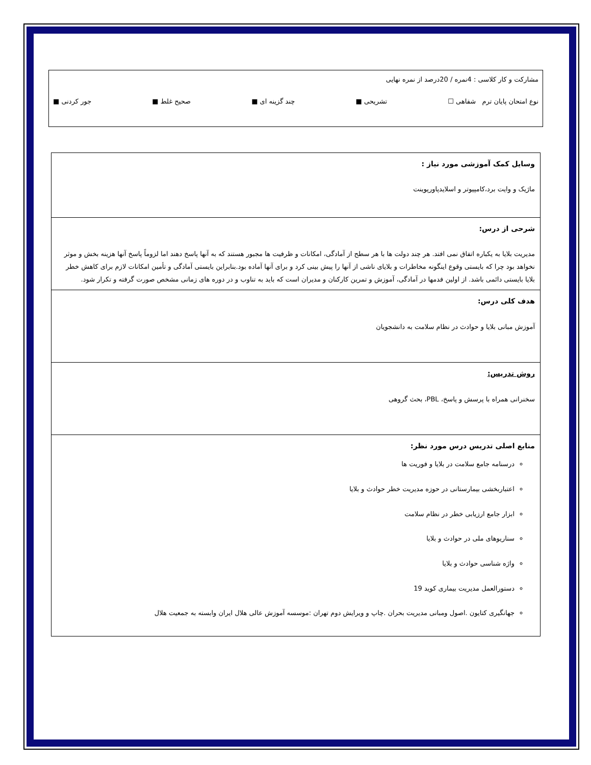مشارکت و کار کلاسی : 4نمره / 20درصد از نمره نهایی
نوع امتحان پایان ترم شفاهی ☐ تشریحی ■ چند گزینه ای ■ صحیح غلط ■ جور کردنی ■
| وسایل کمک آموزشی مورد نیاز : ماژیک و وایت برد،کامپیوتر و اسلایدپاورپوینت |
| شرحی از درس: مدیریت بلایا به یکباره اتفاق نمی افتد. هر چند دولت ها با هر سطح از آمادگی، امکانات و ظرفیت ها مجبور هستند که به آنها پاسخ دهند اما لزوماً پاسخ آنها هزینه بخش و موثر نخواهد بود چرا که بایستی وقوع اینگونه مخاطرات و بلایای ناشی از آنها را پیش بینی کرد و برای آنها آماده بود.بنابراین بایستی آمادگی و تأمین امکانات لازم برای کاهش خطر بلایا بایستی دائمی باشد. از اولین فدمها در آمادگی، آموزش و تمرین کارکنان و مدیران است که باید به تناوب و در دوره های زمانی مشخص صورت گرفته و تکرار شود. |
| هدف کلی درس: آموزش مبانی بلایا و حوادث در نظام سلامت به دانشجویان |
| روش تدریس: سخنرانی همراه با پرسش و پاسخ، PBL، بحث گروهی |
| منابع اصلی تدریس درس مورد نظر: درسنامه جامع سلامت در بلایا و فوریت ها اعتباربخشی بیمارستانی در حوزه مدیریت خطر حوادث و بلایا ابزار جامع ارزیابی خطر در نظام سلامت سناریوهای ملی در حوادث و بلایا واژه شناسی حوادث و بلایا دستورالعمل مدیریت بیماری کوید 19 جهانگیری کتایون .اصول ومبانی مدیریت بحران .چاپ و ویرایش دوم تهران :موسسه آموزش عالی هلال ایران وابسته به جمعیت هلال |